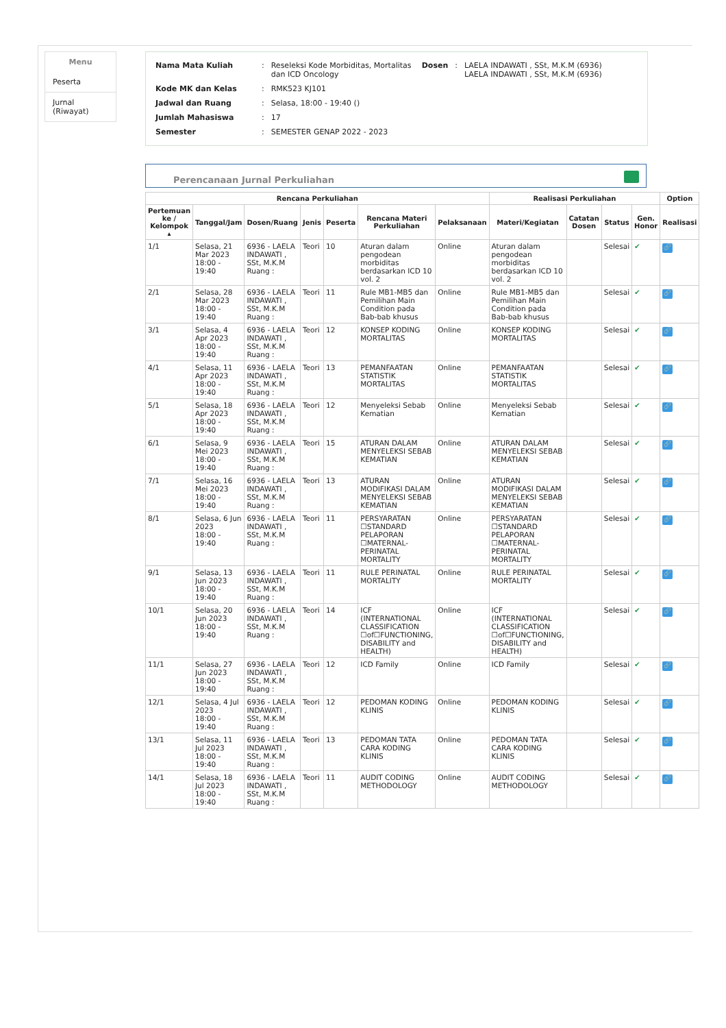Menu
Peserta
Jurnal (Riwayat)
| Nama Mata Kuliah | : | Reseleksi Kode Morbiditas, Mortalitas dan ICD Oncology | Dosen | : | LAELA INDAWATI , SSt, M.K.M (6936) LAELA INDAWATI , SSt, M.K.M (6936) |
| Kode MK dan Kelas | : | RMK523 KJ101 | | | |
| Jadwal dan Ruang | : | Selasa, 18:00 - 19:40 () | | | |
| Jumlah Mahasiswa | : | 17 | | | |
| Semester | : | SEMESTER GENAP 2022 - 2023 | | | |
Perencanaan Jurnal Perkuliahan
| Rencana Perkuliahan | | | | | | | Realisasi Perkuliahan | | | | Option |
| --- | --- | --- | --- | --- | --- | --- | --- | --- | --- | --- | --- |
| Pertemuan ke / Kelompok ▴ | Tanggal/Jam | Dosen/Ruang | Jenis | Peserta | Rencana Materi Perkuliahan | Pelaksanaan | Materi/Kegiatan | Catatan Dosen | Status | Gen. Honor | Realisasi |
| 1/1 | Selasa, 21 Mar 2023 18:00 - 19:40 | 6936 - LAELA INDAWATI , SSt, M.K.M Ruang : | Teori | 10 | Aturan dalam pengodean morbiditas berdasarkan ICD 10 vol. 2 | Online | Aturan dalam pengodean morbiditas berdasarkan ICD 10 vol. 2 | | Selesai | ✔ | 🔗 |
| 2/1 | Selasa, 28 Mar 2023 18:00 - 19:40 | 6936 - LAELA INDAWATI , SSt, M.K.M Ruang : | Teori | 11 | Rule MB1-MB5 dan Pemilihan Main Condition pada Bab-bab khusus | Online | Rule MB1-MB5 dan Pemilihan Main Condition pada Bab-bab khusus | | Selesai | ✔ | 🔗 |
| 3/1 | Selasa, 4 Apr 2023 18:00 - 19:40 | 6936 - LAELA INDAWATI , SSt, M.K.M Ruang : | Teori | 12 | KONSEP KODING MORTALITAS | Online | KONSEP KODING MORTALITAS | | Selesai | ✔ | 🔗 |
| 4/1 | Selasa, 11 Apr 2023 18:00 - 19:40 | 6936 - LAELA INDAWATI , SSt, M.K.M Ruang : | Teori | 13 | PEMANFAATAN STATISTIK MORTALITAS | Online | PEMANFAATAN STATISTIK MORTALITAS | | Selesai | ✔ | 🔗 |
| 5/1 | Selasa, 18 Apr 2023 18:00 - 19:40 | 6936 - LAELA INDAWATI , SSt, M.K.M Ruang : | Teori | 12 | Menyeleksi Sebab Kematian | Online | Menyeleksi Sebab Kematian | | Selesai | ✔ | 🔗 |
| 6/1 | Selasa, 9 Mei 2023 18:00 - 19:40 | 6936 - LAELA INDAWATI , SSt, M.K.M Ruang : | Teori | 15 | ATURAN DALAM MENYELEKSI SEBAB KEMATIAN | Online | ATURAN DALAM MENYELEKSI SEBAB KEMATIAN | | Selesai | ✔ | 🔗 |
| 7/1 | Selasa, 16 Mei 2023 18:00 - 19:40 | 6936 - LAELA INDAWATI , SSt, M.K.M Ruang : | Teori | 13 | ATURAN MODIFIKASI DALAM MENYELEKSI SEBAB KEMATIAN | Online | ATURAN MODIFIKASI DALAM MENYELEKSI SEBAB KEMATIAN | | Selesai | ✔ | 🔗 |
| 8/1 | Selasa, 6 Jun 2023 18:00 - 19:40 | 6936 - LAELA INDAWATI , SSt, M.K.M Ruang : | Teori | 11 | PERSYARATAN ☐STANDARD PELAPORAN ☐MATERNAL-PERINATAL MORTALITY | Online | PERSYARATAN ☐STANDARD PELAPORAN ☐MATERNAL-PERINATAL MORTALITY | | Selesai | ✔ | 🔗 |
| 9/1 | Selasa, 13 Jun 2023 18:00 - 19:40 | 6936 - LAELA INDAWATI , SSt, M.K.M Ruang : | Teori | 11 | RULE PERINATAL MORTALITY | Online | RULE PERINATAL MORTALITY | | Selesai | ✔ | 🔗 |
| 10/1 | Selasa, 20 Jun 2023 18:00 - 19:40 | 6936 - LAELA INDAWATI , SSt, M.K.M Ruang : | Teori | 14 | ICF (INTERNATIONAL CLASSIFICATION ☐of☐FUNCTIONING, DISABILITY and HEALTH) | Online | ICF (INTERNATIONAL CLASSIFICATION ☐of☐FUNCTIONING, DISABILITY and HEALTH) | | Selesai | ✔ | 🔗 |
| 11/1 | Selasa, 27 Jun 2023 18:00 - 19:40 | 6936 - LAELA INDAWATI , SSt, M.K.M Ruang : | Teori | 12 | ICD Family | Online | ICD Family | | Selesai | ✔ | 🔗 |
| 12/1 | Selasa, 4 Jul 2023 18:00 - 19:40 | 6936 - LAELA INDAWATI , SSt, M.K.M Ruang : | Teori | 12 | PEDOMAN KODING KLINIS | Online | PEDOMAN KODING KLINIS | | Selesai | ✔ | 🔗 |
| 13/1 | Selasa, 11 Jul 2023 18:00 - 19:40 | 6936 - LAELA INDAWATI , SSt, M.K.M Ruang : | Teori | 13 | PEDOMAN TATA CARA KODING KLINIS | Online | PEDOMAN TATA CARA KODING KLINIS | | Selesai | ✔ | 🔗 |
| 14/1 | Selasa, 18 Jul 2023 18:00 - 19:40 | 6936 - LAELA INDAWATI , SSt, M.K.M Ruang : | Teori | 11 | AUDIT CODING METHODOLOGY | Online | AUDIT CODING METHODOLOGY | | Selesai | ✔ | 🔗 |